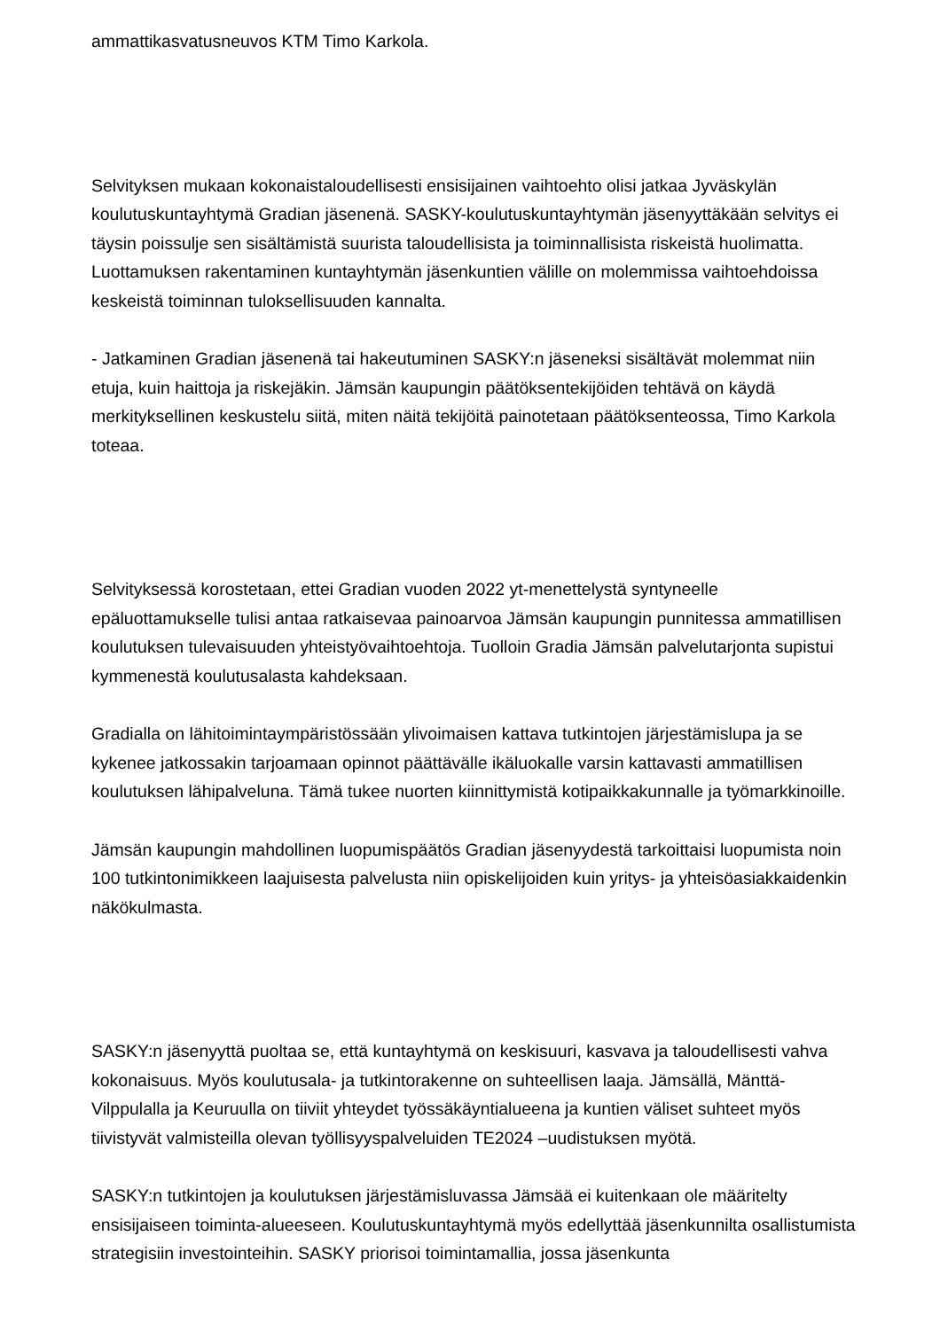ammattikasvatusneuvos KTM Timo Karkola.
Selvityksen mukaan kokonaistaloudellisesti ensisijainen vaihtoehto olisi jatkaa Jyväskylän koulutuskuntayhtymä Gradian jäsenenä. SASKY-koulutuskuntayhtymän jäsenyyttäkään selvitys ei täysin poissulje sen sisältämistä suurista taloudellisista ja toiminnallisista riskeistä huolimatta. Luottamuksen rakentaminen kuntayhtymän jäsenkuntien välille on molemmissa vaihtoehdoissa keskeistä toiminnan tuloksellisuuden kannalta.
- Jatkaminen Gradian jäsenenä tai hakeutuminen SASKY:n jäseneksi sisältävät molemmat niin etuja, kuin haittoja ja riskejäkin. Jämsän kaupungin päätöksentekijöiden tehtävä on käydä merkityksellinen keskustelu siitä, miten näitä tekijöitä painotetaan päätöksenteossa, Timo Karkola toteaa.
Selvityksessä korostetaan, ettei Gradian vuoden 2022 yt-menettelystä syntyneelle epäluottamukselle tulisi antaa ratkaisevaa painoarvoa Jämsän kaupungin punnitessa ammatillisen koulutuksen tulevaisuuden yhteistyövaihtoehtoja. Tuolloin Gradia Jämsän palvelutarjonta supistui kymmenestä koulutusalasta kahdeksaan.
Gradialla on lähitoimintaympäristössään ylivoimaisen kattava tutkintojen järjestämislupa ja se kykenee jatkossakin tarjoamaan opinnot päättävälle ikäluokalle varsin kattavasti ammatillisen koulutuksen lähipalveluna. Tämä tukee nuorten kiinnittymistä kotipaikkakunnalle ja työmarkkinoille.
Jämsän kaupungin mahdollinen luopumispäätös Gradian jäsenyydestä tarkoittaisi luopumista noin 100 tutkintonimikkeen laajuisesta palvelusta niin opiskelijoiden kuin yritys- ja yhteisöasiakkaidenkin näkökulmasta.
SASKY:n jäsenyyttä puoltaa se, että kuntayhtymä on keskisuuri, kasvava ja taloudellisesti vahva kokonaisuus. Myös koulutusala- ja tutkintorakenne on suhteellisen laaja. Jämsällä, Mänttä-Vilppulalla ja Keuruulla on tiiviit yhteydet työssäkäyntialueena ja kuntien väliset suhteet myös tiivistyvät valmisteilla olevan työllisyyspalveluiden TE2024 –uudistuksen myötä.
SASKY:n tutkintojen ja koulutuksen järjestämisluvassa Jämsää ei kuitenkaan ole määritelty ensisijaiseen toiminta-alueeseen. Koulutuskuntayhtymä myös edellyttää jäsenkunnilta osallistumista strategisiin investointeihin. SASKY priorisoi toimintamallia, jossa jäsenkunta